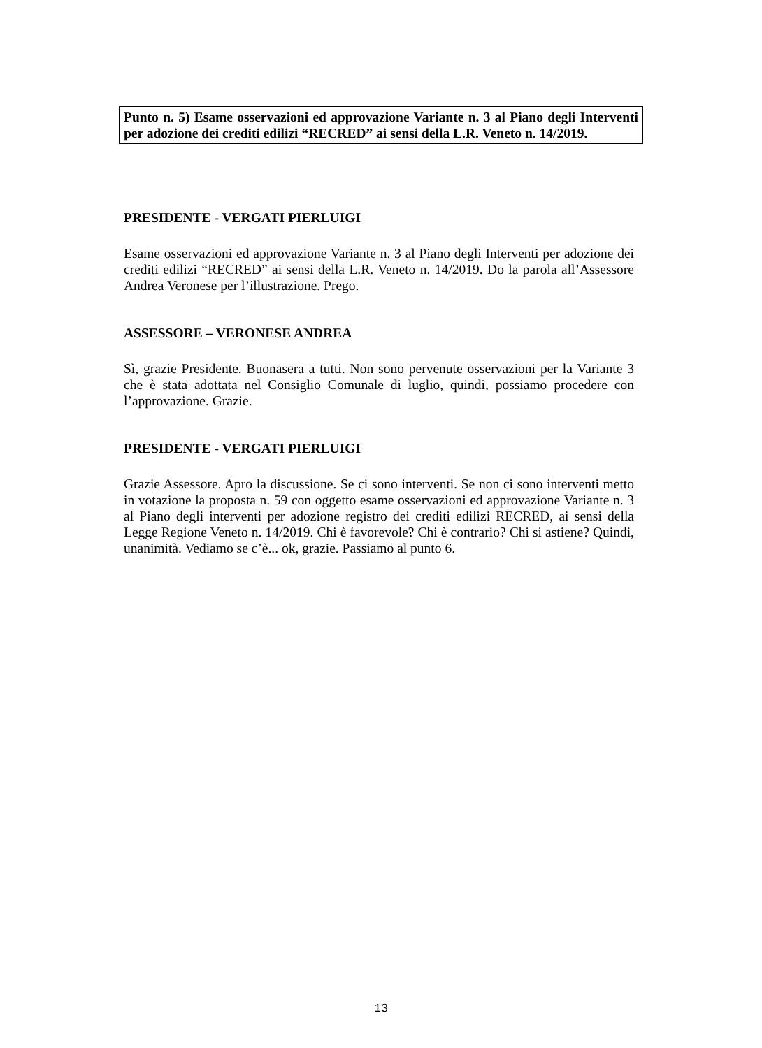Punto n. 5) Esame osservazioni ed approvazione Variante n. 3 al Piano degli Interventi per adozione dei crediti edilizi “RECRED” ai sensi della L.R. Veneto n. 14/2019.
PRESIDENTE - VERGATI PIERLUIGI
Esame osservazioni ed approvazione Variante n. 3 al Piano degli Interventi per adozione dei crediti edilizi “RECRED” ai sensi della L.R. Veneto n. 14/2019. Do la parola all’Assessore Andrea Veronese per l’illustrazione. Prego.
ASSESSORE – VERONESE ANDREA
Sì, grazie Presidente. Buonasera a tutti. Non sono pervenute osservazioni per la Variante 3 che è stata adottata nel Consiglio Comunale di luglio, quindi, possiamo procedere con l’approvazione. Grazie.
PRESIDENTE - VERGATI PIERLUIGI
Grazie Assessore. Apro la discussione. Se ci sono interventi. Se non ci sono interventi metto in votazione la proposta n. 59 con oggetto esame osservazioni ed approvazione Variante n. 3 al Piano degli interventi per adozione registro dei crediti edilizi RECRED, ai sensi della Legge Regione Veneto n. 14/2019. Chi è favorevole? Chi è contrario? Chi si astiene? Quindi, unanimità. Vediamo se c’è... ok, grazie. Passiamo al punto 6.
13